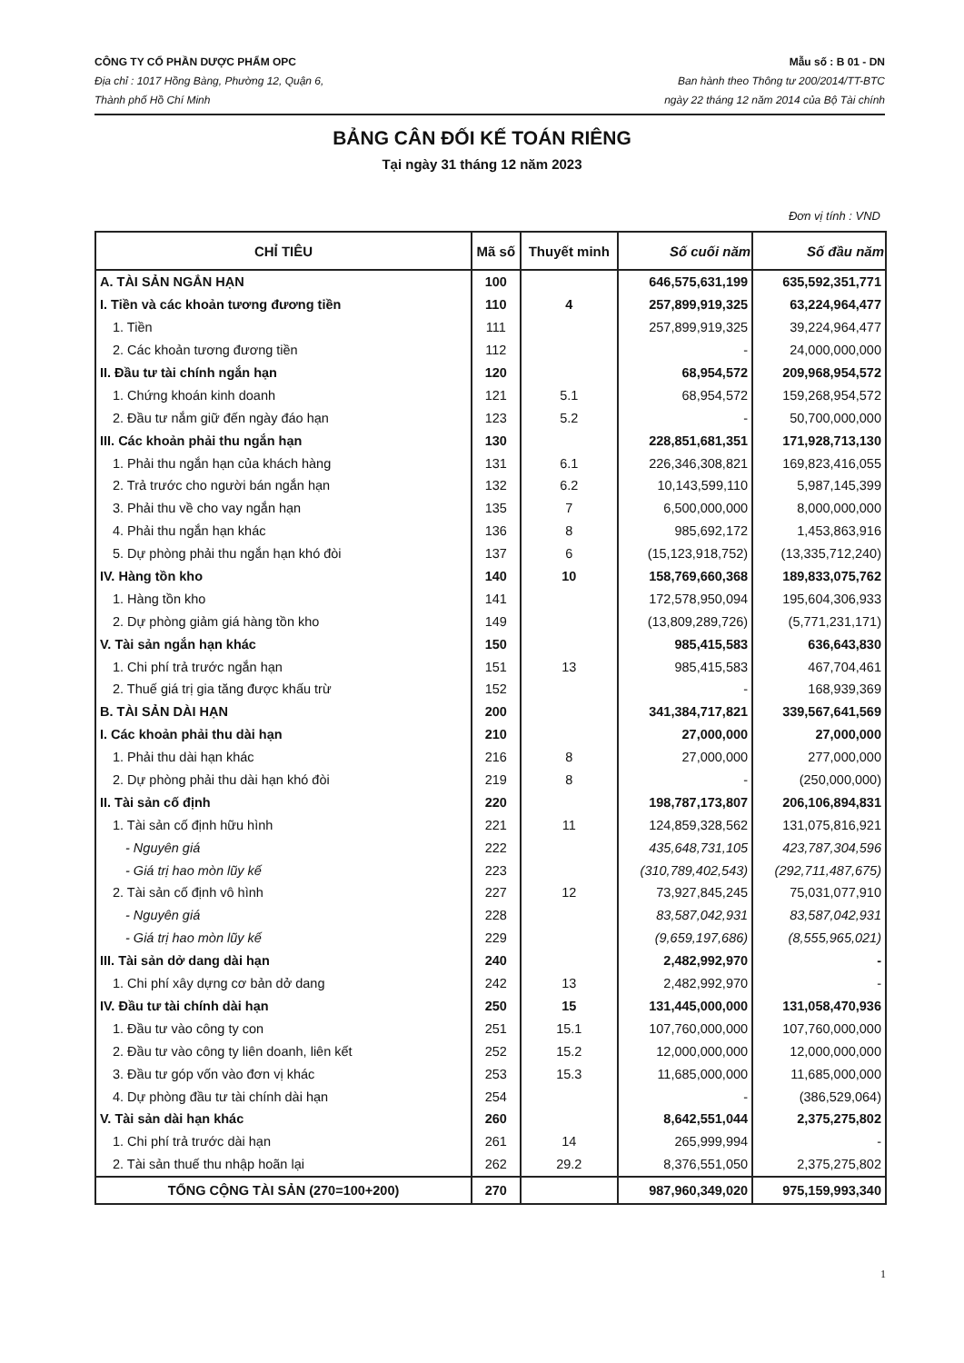CÔNG TY CỔ PHẦN DƯỢC PHẨM OPC
Địa chỉ : 1017 Hồng Bàng, Phường 12, Quận 6,
Thành phố Hồ Chí Minh
Mẫu số : B 01 - DN
Ban hành theo Thông tư 200/2014/TT-BTC
ngày 22 tháng 12 năm 2014 của Bộ Tài chính
BẢNG CÂN ĐỐI KẾ TOÁN RIÊNG
Tại ngày 31 tháng 12 năm 2023
Đơn vị tính : VND
| CHỈ TIÊU | Mã số | Thuyết minh | Số cuối năm | Số đầu năm |
| --- | --- | --- | --- | --- |
| A. TÀI SẢN NGẮN HẠN | 100 | | 646,575,631,199 | 635,592,351,771 |
| I. Tiền và các khoản tương đương tiền | 110 | 4 | 257,899,919,325 | 63,224,964,477 |
| 1. Tiền | 111 | | 257,899,919,325 | 39,224,964,477 |
| 2. Các khoản tương đương tiền | 112 | | - | 24,000,000,000 |
| II. Đầu tư tài chính ngắn hạn | 120 | | 68,954,572 | 209,968,954,572 |
| 1. Chứng khoán kinh doanh | 121 | 5.1 | 68,954,572 | 159,268,954,572 |
| 2. Đầu tư nắm giữ đến ngày đáo hạn | 123 | 5.2 | - | 50,700,000,000 |
| III. Các khoản phải thu ngắn hạn | 130 | | 228,851,681,351 | 171,928,713,130 |
| 1. Phải thu ngắn hạn của khách hàng | 131 | 6.1 | 226,346,308,821 | 169,823,416,055 |
| 2. Trả trước cho người bán ngắn hạn | 132 | 6.2 | 10,143,599,110 | 5,987,145,399 |
| 3. Phải thu về cho vay ngắn hạn | 135 | 7 | 6,500,000,000 | 8,000,000,000 |
| 4. Phải thu ngắn hạn khác | 136 | 8 | 985,692,172 | 1,453,863,916 |
| 5. Dự phòng phải thu ngắn hạn khó đòi | 137 | 6 | (15,123,918,752) | (13,335,712,240) |
| IV. Hàng tồn kho | 140 | 10 | 158,769,660,368 | 189,833,075,762 |
| 1. Hàng tồn kho | 141 | | 172,578,950,094 | 195,604,306,933 |
| 2. Dự phòng giảm giá hàng tồn kho | 149 | | (13,809,289,726) | (5,771,231,171) |
| V. Tài sản ngắn hạn khác | 150 | | 985,415,583 | 636,643,830 |
| 1. Chi phí trả trước ngắn hạn | 151 | 13 | 985,415,583 | 467,704,461 |
| 2. Thuế giá trị gia tăng được khấu trừ | 152 | | - | 168,939,369 |
| B. TÀI SẢN DÀI HẠN | 200 | | 341,384,717,821 | 339,567,641,569 |
| I. Các khoản phải thu dài hạn | 210 | | 27,000,000 | 27,000,000 |
| 1. Phải thu dài hạn khác | 216 | 8 | 27,000,000 | 277,000,000 |
| 2. Dự phòng phải thu dài hạn khó đòi | 219 | 8 | - | (250,000,000) |
| II. Tài sản cố định | 220 | | 198,787,173,807 | 206,106,894,831 |
| 1. Tài sản cố định hữu hình | 221 | 11 | 124,859,328,562 | 131,075,816,921 |
| - Nguyên giá | 222 | | 435,648,731,105 | 423,787,304,596 |
| - Giá trị hao mòn lũy kế | 223 | | (310,789,402,543) | (292,711,487,675) |
| 2. Tài sản cố định vô hình | 227 | 12 | 73,927,845,245 | 75,031,077,910 |
| - Nguyên giá | 228 | | 83,587,042,931 | 83,587,042,931 |
| - Giá trị hao mòn lũy kế | 229 | | (9,659,197,686) | (8,555,965,021) |
| III. Tài sản dở dang dài hạn | 240 | | 2,482,992,970 | - |
| 1. Chi phí xây dựng cơ bản dở dang | 242 | 13 | 2,482,992,970 | - |
| IV. Đầu tư tài chính dài hạn | 250 | 15 | 131,445,000,000 | 131,058,470,936 |
| 1. Đầu tư vào công ty con | 251 | 15.1 | 107,760,000,000 | 107,760,000,000 |
| 2. Đầu tư vào công ty liên doanh, liên kết | 252 | 15.2 | 12,000,000,000 | 12,000,000,000 |
| 3. Đầu tư góp vốn vào đơn vị khác | 253 | 15.3 | 11,685,000,000 | 11,685,000,000 |
| 4. Dự phòng đầu tư tài chính dài hạn | 254 | | - | (386,529,064) |
| V. Tài sản dài hạn khác | 260 | | 8,642,551,044 | 2,375,275,802 |
| 1. Chi phí trả trước dài hạn | 261 | 14 | 265,999,994 | - |
| 2. Tài sản thuế thu nhập hoãn lại | 262 | 29.2 | 8,376,551,050 | 2,375,275,802 |
| TỔNG CỘNG TÀI SẢN (270=100+200) | 270 | | 987,960,349,020 | 975,159,993,340 |
1